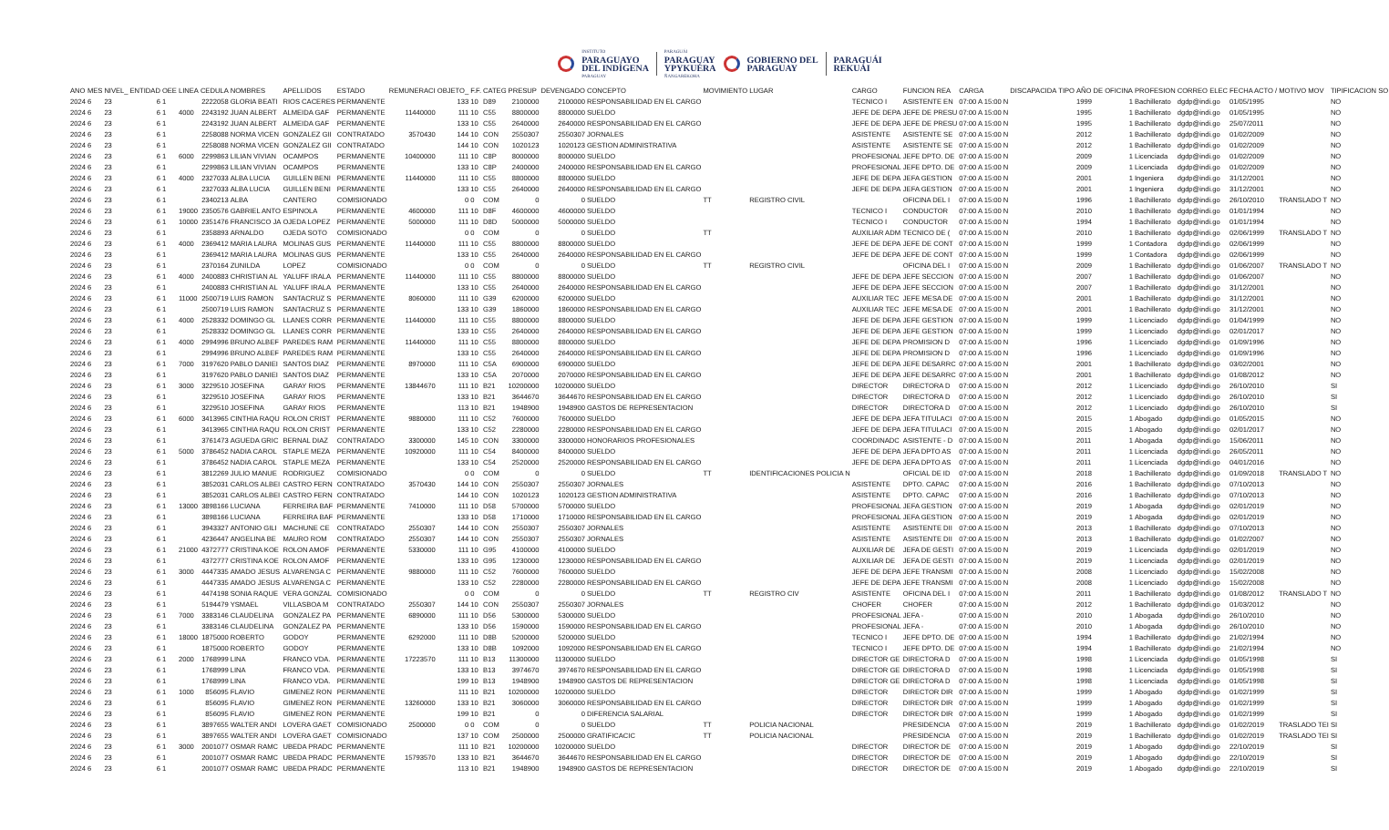INSTITUTO
PARAGUAYO
DEL INDÍGENA
PARAGUAY
PARAGUÁI
PARAGUAY
YPYKUÉRA
ÑANGAREKOHA
GOBIERNO DEL
PARAGUAY
PARAGUÁI
REKUÁI
| ANO | MES | NIVEL_ | ENTIDAD | OEE | LINEA | CEDULA | NOMBRES | APELLIDOS | ESTADO | REMUNERACI | OBJETO_ | F.F. | CATEG | PRESUP | DEVENGADO | CONCEPTO | MOVIMIENTO | LUGAR | CARGO | FUNCION REA | CARGA | DISCAPACIDA | TIPO | AÑO DE | OFICINA | PROFESION | CORREO ELEC | FECHA ACTO / | MOTIVO MOV | TIPIFICACION SO |
| --- | --- | --- | --- | --- | --- | --- | --- | --- | --- | --- | --- | --- | --- | --- | --- | --- | --- | --- | --- | --- | --- | --- | --- | --- | --- | --- | --- | --- | --- | --- |
| 2024 | 6 | 23 | 6 | 1 | | 2222058 | GLORIA BEATI | RIOS CACERES | PERMANENTE | | 133 | 10 | D89 | 2100000 | 2100000 | RESPONSABILIDAD EN EL CARGO | | | TECNICO I | ASISTENTE EN | 07:00 A 15:00 N | | | 1999 | 1 | Bachillerato | dgdp@indi.go | 01/05/1995 | | NO |
| 2024 | 6 | 23 | 6 | 1 | 4000 | 2243192 | JUAN ALBERT | ALMEIDA GAF | PERMANENTE | 11440000 | 111 | 10 | C55 | 8800000 | 8800000 | SUELDO | | | JEFE DE DEPA | JEFE DE PRESU | 07:00 A 15:00 N | | | 1995 | 1 | Bachillerato | dgdp@indi.go | 01/05/1995 | | NO |
| 2024 | 6 | 23 | 6 | 1 | | 2243192 | JUAN ALBERT | ALMEIDA GAF | PERMANENTE | | 133 | 10 | C55 | 2640000 | 2640000 | RESPONSABILIDAD EN EL CARGO | | | JEFE DE DEPA | JEFE DE PRESU | 07:00 A 15:00 N | | | 1995 | 1 | Bachillerato | dgdp@indi.go | 25/07/2011 | | NO |
| 2024 | 6 | 23 | 6 | 1 | | 2258088 | NORMA VICEN | GONZALEZ GII | CONTRATADO | 3570430 | 144 | 10 | CON | 2550307 | 2550307 | JORNALES | | | ASISTENTE | ASISTENTE SE | 07:00 A 15:00 N | | | 2012 | 1 | Bachillerato | dgdp@indi.go | 01/02/2009 | | NO |
| 2024 | 6 | 23 | 6 | 1 | | 2258088 | NORMA VICEN | GONZALEZ GII | CONTRATADO | | 144 | 10 | CON | 1020123 | 1020123 | GESTION ADMINISTRATIVA | | | ASISTENTE | ASISTENTE SE | 07:00 A 15:00 N | | | 2012 | 1 | Bachillerato | dgdp@indi.go | 01/02/2009 | | NO |
| 2024 | 6 | 23 | 6 | 1 | 6000 | 2299863 | LILIAN VIVIAN | OCAMPOS | PERMANENTE | 10400000 | 111 | 10 | C8P | 8000000 | 8000000 | SUELDO | | | PROFESIONAL | JEFE DPTO. DE | 07:00 A 15:00 N | | | 2009 | 1 | Licenciada | dgdp@indi.go | 01/02/2009 | | NO |
| 2024 | 6 | 23 | 6 | 1 | | 2299863 | LILIAN VIVIAN | OCAMPOS | PERMANENTE | | 133 | 10 | C8P | 2400000 | 2400000 | RESPONSABILIDAD EN EL CARGO | | | PROFESIONAL | JEFE DPTO. DE | 07:00 A 15:00 N | | | 2009 | 1 | Licenciada | dgdp@indi.go | 01/02/2009 | | NO |
| 2024 | 6 | 23 | 6 | 1 | 4000 | 2327033 | ALBA LUCIA | GUILLEN BENI | PERMANENTE | 11440000 | 111 | 10 | C55 | 8800000 | 8800000 | SUELDO | | | JEFE DE DEPA | JEFA GESTION | 07:00 A 15:00 N | | | 2001 | 1 | Ingeniera | dgdp@indi.go | 31/12/2001 | | NO |
| 2024 | 6 | 23 | 6 | 1 | | 2327033 | ALBA LUCIA | GUILLEN BENI | PERMANENTE | | 133 | 10 | C55 | 2640000 | 2640000 | RESPONSABILIDAD EN EL CARGO | | | JEFE DE DEPA | JEFA GESTION | 07:00 A 15:00 N | | | 2001 | 1 | Ingeniera | dgdp@indi.go | 31/12/2001 | | NO |
| 2024 | 6 | 23 | 6 | 1 | | 2340213 | ALBA | CANTERO | COMISIONADO | | 0 | 0 | COM | 0 | 0 | SUELDO | TT | REGISTRO CIVIL | | OFICINA DEL I | 07:00 A 15:00 N | | | 1996 | 1 | Bachillerato | dgdp@indi.go | 26/10/2010 | TRANSLADO T | NO |
| 2024 | 6 | 23 | 6 | 1 | 19000 | 2350576 | GABRIEL ANTO | ESPINOLA | PERMANENTE | 4600000 | 111 | 10 | D8F | 4600000 | 4600000 | SUELDO | | | TECNICO I | CONDUCTOR | 07:00 A 15:00 N | | | 2010 | 1 | Bachillerato | dgdp@indi.go | 01/01/1994 | | NO |
| 2024 | 6 | 23 | 6 | 1 | 10000 | 2351476 | FRANCISCO JA | OJEDA LOPEZ | PERMANENTE | 5000000 | 111 | 10 | D8D | 5000000 | 5000000 | SUELDO | | | TECNICO I | CONDUCTOR | 07:00 A 15:00 N | | | 1994 | 1 | Bachillerato | dgdp@indi.go | 01/01/1994 | | NO |
| 2024 | 6 | 23 | 6 | 1 | | 2358893 | ARNALDO | OJEDA SOTO | COMISIONADO | | 0 | 0 | COM | 0 | 0 | SUELDO | TT | | AUXILIAR ADM | TECNICO DE ( | 07:00 A 15:00 N | | | 2010 | 1 | Bachillerato | dgdp@indi.go | 02/06/1999 | TRANSLADO T | NO |
| 2024 | 6 | 23 | 6 | 1 | 4000 | 2369412 | MARIA LAURA | MOLINAS GUS | PERMANENTE | 11440000 | 111 | 10 | C55 | 8800000 | 8800000 | SUELDO | | | JEFE DE DEPA | JEFE DE CONT | 07:00 A 15:00 N | | | 1999 | 1 | Contadora | dgdp@indi.go | 02/06/1999 | | NO |
| 2024 | 6 | 23 | 6 | 1 | | 2369412 | MARIA LAURA | MOLINAS GUS | PERMANENTE | | 133 | 10 | C55 | 2640000 | 2640000 | RESPONSABILIDAD EN EL CARGO | | | JEFE DE DEPA | JEFE DE CONT | 07:00 A 15:00 N | | | 1999 | 1 | Contadora | dgdp@indi.go | 02/06/1999 | | NO |
| 2024 | 6 | 23 | 6 | 1 | | 2370164 | ZUNILDA | LOPEZ | COMISIONADO | | 0 | 0 | COM | 0 | 0 | SUELDO | TT | REGISTRO CIVIL | | OFICINA DEL I | 07:00 A 15:00 N | | | 2009 | 1 | Bachillerato | dgdp@indi.go | 01/06/2007 | TRANSLADO T | NO |
| 2024 | 6 | 23 | 6 | 1 | 4000 | 2400883 | CHRISTIAN AL | YALUFF IRALA | PERMANENTE | 11440000 | 111 | 10 | C55 | 8800000 | 8800000 | SUELDO | | | JEFE DE DEPA | JEFE SECCION | 07:00 A 15:00 N | | | 2007 | 1 | Bachillerato | dgdp@indi.go | 01/06/2007 | | NO |
| 2024 | 6 | 23 | 6 | 1 | | 2400883 | CHRISTIAN AL | YALUFF IRALA | PERMANENTE | | 133 | 10 | C55 | 2640000 | 2640000 | RESPONSABILIDAD EN EL CARGO | | | JEFE DE DEPA | JEFE SECCION | 07:00 A 15:00 N | | | 2007 | 1 | Bachillerato | dgdp@indi.go | 31/12/2001 | | NO |
| 2024 | 6 | 23 | 6 | 1 | 11000 | 2500719 | LUIS RAMON | SANTACRUZ S | PERMANENTE | 8060000 | 111 | 10 | G39 | 6200000 | 6200000 | SUELDO | | | AUXILIAR TEC | JEFE MESA DE | 07:00 A 15:00 N | | | 2001 | 1 | Bachillerato | dgdp@indi.go | 31/12/2001 | | NO |
| 2024 | 6 | 23 | 6 | 1 | | 2500719 | LUIS RAMON | SANTACRUZ S | PERMANENTE | | 133 | 10 | G39 | 1860000 | 1860000 | RESPONSABILIDAD EN EL CARGO | | | AUXILIAR TEC | JEFE MESA DE | 07:00 A 15:00 N | | | 2001 | 1 | Bachillerato | dgdp@indi.go | 31/12/2001 | | NO |
| 2024 | 6 | 23 | 6 | 1 | 4000 | 2528332 | DOMINGO GL | LLANES CORR | PERMANENTE | 11440000 | 111 | 10 | C55 | 8800000 | 8800000 | SUELDO | | | JEFE DE DEPA | JEFE GESTION | 07:00 A 15:00 N | | | 1999 | 1 | Licenciado | dgdp@indi.go | 01/04/1999 | | NO |
| 2024 | 6 | 23 | 6 | 1 | | 2528332 | DOMINGO GL | LLANES CORR | PERMANENTE | | 133 | 10 | C55 | 2640000 | 2640000 | RESPONSABILIDAD EN EL CARGO | | | JEFE DE DEPA | JEFE GESTION | 07:00 A 15:00 N | | | 1999 | 1 | Licenciado | dgdp@indi.go | 02/01/2017 | | NO |
| 2024 | 6 | 23 | 6 | 1 | 4000 | 2994996 | BRUNO ALBEF | PAREDES RAM | PERMANENTE | 11440000 | 111 | 10 | C55 | 8800000 | 8800000 | SUELDO | | | JEFE DE DEPA | PROMISION D | 07:00 A 15:00 N | | | 1996 | 1 | Licenciado | dgdp@indi.go | 01/09/1996 | | NO |
| 2024 | 6 | 23 | 6 | 1 | | 2994996 | BRUNO ALBEF | PAREDES RAM | PERMANENTE | | 133 | 10 | C55 | 2640000 | 2640000 | RESPONSABILIDAD EN EL CARGO | | | JEFE DE DEPA | PROMISION D | 07:00 A 15:00 N | | | 1996 | 1 | Licenciado | dgdp@indi.go | 01/09/1996 | | NO |
| 2024 | 6 | 23 | 6 | 1 | 7000 | 3197620 | PABLO DANIEI | SANTOS DIAZ | PERMANENTE | 8970000 | 111 | 10 | C5A | 6900000 | 6900000 | SUELDO | | | JEFE DE DEPA | JEFE DESARRC | 07:00 A 15:00 N | | | 2001 | 1 | Bachillerato | dgdp@indi.go | 03/02/2001 | | NO |
| 2024 | 6 | 23 | 6 | 1 | | 3197620 | PABLO DANIEI | SANTOS DIAZ | PERMANENTE | | 133 | 10 | C5A | 2070000 | 2070000 | RESPONSABILIDAD EN EL CARGO | | | JEFE DE DEPA | JEFE DESARRC | 07:00 A 15:00 N | | | 2001 | 1 | Bachillerato | dgdp@indi.go | 01/08/2012 | | NO |
| 2024 | 6 | 23 | 6 | 1 | 3000 | 3229510 | JOSEFINA | GARAY RIOS | PERMANENTE | 13844670 | 111 | 10 | B21 | 10200000 | 10200000 | SUELDO | | | DIRECTOR | DIRECTORA D | 07:00 A 15:00 N | | | 2012 | 1 | Licenciado | dgdp@indi.go | 26/10/2010 | | SI |
| 2024 | 6 | 23 | 6 | 1 | | 3229510 | JOSEFINA | GARAY RIOS | PERMANENTE | | 133 | 10 | B21 | 3644670 | 3644670 | RESPONSABILIDAD EN EL CARGO | | | DIRECTOR | DIRECTORA D | 07:00 A 15:00 N | | | 2012 | 1 | Licenciado | dgdp@indi.go | 26/10/2010 | | SI |
| 2024 | 6 | 23 | 6 | 1 | | 3229510 | JOSEFINA | GARAY RIOS | PERMANENTE | | 113 | 10 | B21 | 1948900 | 1948900 | GASTOS DE REPRESENTACION | | | DIRECTOR | DIRECTORA D | 07:00 A 15:00 N | | | 2012 | 1 | Licenciado | dgdp@indi.go | 26/10/2010 | | SI |
| 2024 | 6 | 23 | 6 | 1 | 6000 | 3413965 | CINTHIA RAQU | ROLON CRIST | PERMANENTE | 9880000 | 111 | 10 | C52 | 7600000 | 7600000 | SUELDO | | | JEFE DE DEPA | JEFA TITULACI | 07:00 A 15:00 N | | | 2015 | 1 | Abogado | dgdp@indi.go | 01/05/2015 | | NO |
| 2024 | 6 | 23 | 6 | 1 | | 3413965 | CINTHIA RAQU | ROLON CRIST | PERMANENTE | | 133 | 10 | C52 | 2280000 | 2280000 | RESPONSABILIDAD EN EL CARGO | | | JEFE DE DEPA | JEFA TITULACI | 07:00 A 15:00 N | | | 2015 | 1 | Abogado | dgdp@indi.go | 02/01/2017 | | NO |
| 2024 | 6 | 23 | 6 | 1 | | 3761473 | AGUEDA GRIC | BERNAL DIAZ | CONTRATADO | 3300000 | 145 | 10 | CON | 3300000 | 3300000 | HONORARIOS PROFESIONALES | | | COORDINADC | ASISTENTE - D | 07:00 A 15:00 N | | | 2011 | 1 | Abogada | dgdp@indi.go | 15/06/2011 | | NO |
| 2024 | 6 | 23 | 6 | 1 | 5000 | 3786452 | NADIA CAROL | STAPLE MEZA | PERMANENTE | 10920000 | 111 | 10 | C54 | 8400000 | 8400000 | SUELDO | | | JEFE DE DEPA | JEFA DPTO AS | 07:00 A 15:00 N | | | 2011 | 1 | Licenciada | dgdp@indi.go | 26/05/2011 | | NO |
| 2024 | 6 | 23 | 6 | 1 | | 3786452 | NADIA CAROL | STAPLE MEZA | PERMANENTE | | 133 | 10 | C54 | 2520000 | 2520000 | RESPONSABILIDAD EN EL CARGO | | | JEFE DE DEPA | JEFA DPTO AS | 07:00 A 15:00 N | | | 2011 | 1 | Licenciada | dgdp@indi.go | 04/01/2016 | | NO |
| 2024 | 6 | 23 | 6 | 1 | | 3812269 | JULIO MANUE | RODRIGUEZ | COMISIONADO | | 0 | 0 | COM | 0 | 0 | SUELDO | TT | IDENTIFICACIONES POLICIA N | | OFICIAL DE ID | 07:00 A 15:00 N | | | 2018 | 1 | Bachillerato | dgdp@indi.go | 01/09/2018 | TRANSLADO T | NO |
| 2024 | 6 | 23 | 6 | 1 | | 3852031 | CARLOS ALBEI | CASTRO FERN | CONTRATADO | 3570430 | 144 | 10 | CON | 2550307 | 2550307 | JORNALES | | | ASISTENTE | DPTO. CAPAC | 07:00 A 15:00 N | | | 2016 | 1 | Bachillerato | dgdp@indi.go | 07/10/2013 | | NO |
| 2024 | 6 | 23 | 6 | 1 | | 3852031 | CARLOS ALBEI | CASTRO FERN | CONTRATADO | | 144 | 10 | CON | 1020123 | 1020123 | GESTION ADMINISTRATIVA | | | ASISTENTE | DPTO. CAPAC | 07:00 A 15:00 N | | | 2016 | 1 | Bachillerato | dgdp@indi.go | 07/10/2013 | | NO |
| 2024 | 6 | 23 | 6 | 1 | 13000 | 3898166 | LUCIANA | FERREIRA BAF | PERMANENTE | 7410000 | 111 | 10 | D58 | 5700000 | 5700000 | SUELDO | | | PROFESIONAL | JEFA GESTION | 07:00 A 15:00 N | | | 2019 | 1 | Abogada | dgdp@indi.go | 02/01/2019 | | NO |
| 2024 | 6 | 23 | 6 | 1 | | 3898166 | LUCIANA | FERREIRA BAF | PERMANENTE | | 133 | 10 | D58 | 1710000 | 1710000 | RESPONSABILIDAD EN EL CARGO | | | PROFESIONAL | JEFA GESTION | 07:00 A 15:00 N | | | 2019 | 1 | Abogada | dgdp@indi.go | 02/01/2019 | | NO |
| 2024 | 6 | 23 | 6 | 1 | | 3943327 | ANTONIO GILI | MACHUNE CE | CONTRATADO | 2550307 | 144 | 10 | CON | 2550307 | 2550307 | JORNALES | | | ASISTENTE | ASISTENTE DII | 07:00 A 15:00 N | | | 2013 | 1 | Bachillerato | dgdp@indi.go | 07/10/2013 | | NO |
| 2024 | 6 | 23 | 6 | 1 | | 4236447 | ANGELINA BE | MAURO ROM | CONTRATADO | 2550307 | 144 | 10 | CON | 2550307 | 2550307 | JORNALES | | | ASISTENTE | ASISTENTE DII | 07:00 A 15:00 N | | | 2013 | 1 | Bachillerato | dgdp@indi.go | 01/02/2007 | | NO |
| 2024 | 6 | 23 | 6 | 1 | 21000 | 4372777 | CRISTINA KOE | ROLON AMOF | PERMANENTE | 5330000 | 111 | 10 | G95 | 4100000 | 4100000 | SUELDO | | | AUXILIAR DE | JEFA DE GESTI | 07:00 A 15:00 N | | | 2019 | 1 | Licenciada | dgdp@indi.go | 02/01/2019 | | NO |
| 2024 | 6 | 23 | 6 | 1 | | 4372777 | CRISTINA KOE | ROLON AMOF | PERMANENTE | | 133 | 10 | G95 | 1230000 | 1230000 | RESPONSABILIDAD EN EL CARGO | | | AUXILIAR DE | JEFA DE GESTI | 07:00 A 15:00 N | | | 2019 | 1 | Licenciada | dgdp@indi.go | 02/01/2019 | | NO |
| 2024 | 6 | 23 | 6 | 1 | 3000 | 4447335 | AMADO JESUS | ALVARENGA C | PERMANENTE | 9880000 | 111 | 10 | C52 | 7600000 | 7600000 | SUELDO | | | JEFE DE DEPA | JEFE TRANSMI | 07:00 A 15:00 N | | | 2008 | 1 | Licenciado | dgdp@indi.go | 15/02/2008 | | NO |
| 2024 | 6 | 23 | 6 | 1 | | 4447335 | AMADO JESUS | ALVARENGA C | PERMANENTE | | 133 | 10 | C52 | 2280000 | 2280000 | RESPONSABILIDAD EN EL CARGO | | | JEFE DE DEPA | JEFE TRANSMI | 07:00 A 15:00 N | | | 2008 | 1 | Licenciado | dgdp@indi.go | 15/02/2008 | | NO |
| 2024 | 6 | 23 | 6 | 1 | | 4474198 | SONIA RAQUE | VERA GONZAL | COMISIONADO | | 0 | 0 | COM | 0 | 0 | SUELDO | TT | REGISTRO CIV | ASISTENTE | OFICINA DEL I | 07:00 A 15:00 N | | | 2011 | 1 | Bachillerato | dgdp@indi.go | 01/08/2012 | TRANSLADO T | NO |
| 2024 | 6 | 23 | 6 | 1 | | 5194479 | YSMAEL | VILLASBOA M | CONTRATADO | 2550307 | 144 | 10 | CON | 2550307 | 2550307 | JORNALES | | | CHOFER | CHOFER | 07:00 A 15:00 N | | | 2012 | 1 | Bachillerato | dgdp@indi.go | 01/03/2012 | | NO |
| 2024 | 6 | 23 | 6 | 1 | 7000 | 3383146 | CLAUDELINA | GONZALEZ PA | PERMANENTE | 6890000 | 111 | 10 | D56 | 5300000 | 5300000 | SUELDO | | | PROFESIONAL | JEFA - | 07:00 A 15:00 N | | | 2010 | 1 | Abogada | dgdp@indi.go | 26/10/2010 | | NO |
| 2024 | 6 | 23 | 6 | 1 | | 3383146 | CLAUDELINA | GONZALEZ PA | PERMANENTE | | 133 | 10 | D56 | 1590000 | 1590000 | RESPONSABILIDAD EN EL CARGO | | | PROFESIONAL | JEFA - | 07:00 A 15:00 N | | | 2010 | 1 | Abogada | dgdp@indi.go | 26/10/2010 | | NO |
| 2024 | 6 | 23 | 6 | 1 | 18000 | 1875000 | ROBERTO | GODOY | PERMANENTE | 6292000 | 111 | 10 | D8B | 5200000 | 5200000 | SUELDO | | | TECNICO I | JEFE DPTO. DE | 07:00 A 15:00 N | | | 1994 | 1 | Bachillerato | dgdp@indi.go | 21/02/1994 | | NO |
| 2024 | 6 | 23 | 6 | 1 | | 1875000 | ROBERTO | GODOY | PERMANENTE | | 133 | 10 | D8B | 1092000 | 1092000 | RESPONSABILIDAD EN EL CARGO | | | TECNICO I | JEFE DPTO. DE | 07:00 A 15:00 N | | | 1994 | 1 | Bachillerato | dgdp@indi.go | 21/02/1994 | | NO |
| 2024 | 6 | 23 | 6 | 1 | 2000 | 1768999 | LINA | FRANCO VDA. | PERMANENTE | 17223570 | 111 | 10 | B13 | 11300000 | 11300000 | SUELDO | | | DIRECTOR GE | DIRECTORA D | 07:00 A 15:00 N | | | 1998 | 1 | Licenciada | dgdp@indi.go | 01/05/1998 | | SI |
| 2024 | 6 | 23 | 6 | 1 | | 1768999 | LINA | FRANCO VDA. | PERMANENTE | | 133 | 10 | B13 | 3974670 | 3974670 | RESPONSABILIDAD EN EL CARGO | | | DIRECTOR GE | DIRECTORA D | 07:00 A 15:00 N | | | 1998 | 1 | Licenciada | dgdp@indi.go | 01/05/1998 | | SI |
| 2024 | 6 | 23 | 6 | 1 | | 1768999 | LINA | FRANCO VDA. | PERMANENTE | | 199 | 10 | B13 | 1948900 | 1948900 | GASTOS DE REPRESENTACION | | | DIRECTOR GE | DIRECTORA D | 07:00 A 15:00 N | | | 1998 | 1 | Licenciada | dgdp@indi.go | 01/05/1998 | | SI |
| 2024 | 6 | 23 | 6 | 1 | 1000 | 856095 | FLAVIO | GIMENEZ RON | PERMANENTE | | 111 | 10 | B21 | 10200000 | 10200000 | SUELDO | | | DIRECTOR | DIRECTOR DIR | 07:00 A 15:00 N | | | 1999 | 1 | Abogado | dgdp@indi.go | 01/02/1999 | | SI |
| 2024 | 6 | 23 | 6 | 1 | | 856095 | FLAVIO | GIMENEZ RON | PERMANENTE | 13260000 | 133 | 10 | B21 | 3060000 | 3060000 | RESPONSABILIDAD EN EL CARGO | | | DIRECTOR | DIRECTOR DIR | 07:00 A 15:00 N | | | 1999 | 1 | Abogado | dgdp@indi.go | 01/02/1999 | | SI |
| 2024 | 6 | 23 | 6 | 1 | | 856095 | FLAVIO | GIMENEZ RON | PERMANENTE | | 199 | 10 | B21 | 0 | 0 | DIFERENCIA SALARIAL | | | DIRECTOR | DIRECTOR DIR | 07:00 A 15:00 N | | | 1999 | 1 | Abogado | dgdp@indi.go | 01/02/1999 | | SI |
| 2024 | 6 | 23 | 6 | 1 | | 3897655 | WALTER ANDI | LOVERA GAET | COMISIONADO | 2500000 | 0 | 0 | COM | 0 | 0 | SUELDO | TT | POLICIA NACIONAL | | PRESIDENCIA | 07:00 A 15:00 N | | | 2019 | 1 | Bachillerato | dgdp@indi.go | 01/02/2019 | TRASLADO TEI | SI |
| 2024 | 6 | 23 | 6 | 1 | | 3897655 | WALTER ANDI | LOVERA GAET | COMISIONADO | | 137 | 10 | COM | 2500000 | 2500000 | GRATIFICACIC | TT | POLICIA NACIONAL | | PRESIDENCIA | 07:00 A 15:00 N | | | 2019 | 1 | Bachillerato | dgdp@indi.go | 01/02/2019 | TRASLADO TEI | SI |
| 2024 | 6 | 23 | 6 | 1 | 3000 | 2001077 | OSMAR RAMC | UBEDA PRADC | PERMANENTE | | 111 | 10 | B21 | 10200000 | 10200000 | SUELDO | | | DIRECTOR | DIRECTOR DE | 07:00 A 15:00 N | | | 2019 | 1 | Abogado | dgdp@indi.go | 22/10/2019 | | SI |
| 2024 | 6 | 23 | 6 | 1 | | 2001077 | OSMAR RAMC | UBEDA PRADC | PERMANENTE | 15793570 | 133 | 10 | B21 | 3644670 | 3644670 | RESPONSABILIDAD EN EL CARGO | | | DIRECTOR | DIRECTOR DE | 07:00 A 15:00 N | | | 2019 | 1 | Abogado | dgdp@indi.go | 22/10/2019 | | SI |
| 2024 | 6 | 23 | 6 | 1 | | 2001077 | OSMAR RAMC | UBEDA PRADC | PERMANENTE | | 113 | 10 | B21 | 1948900 | 1948900 | GASTOS DE REPRESENTACION | | | DIRECTOR | DIRECTOR DE | 07:00 A 15:00 N | | | 2019 | 1 | Abogado | dgdp@indi.go | 22/10/2019 | | SI |